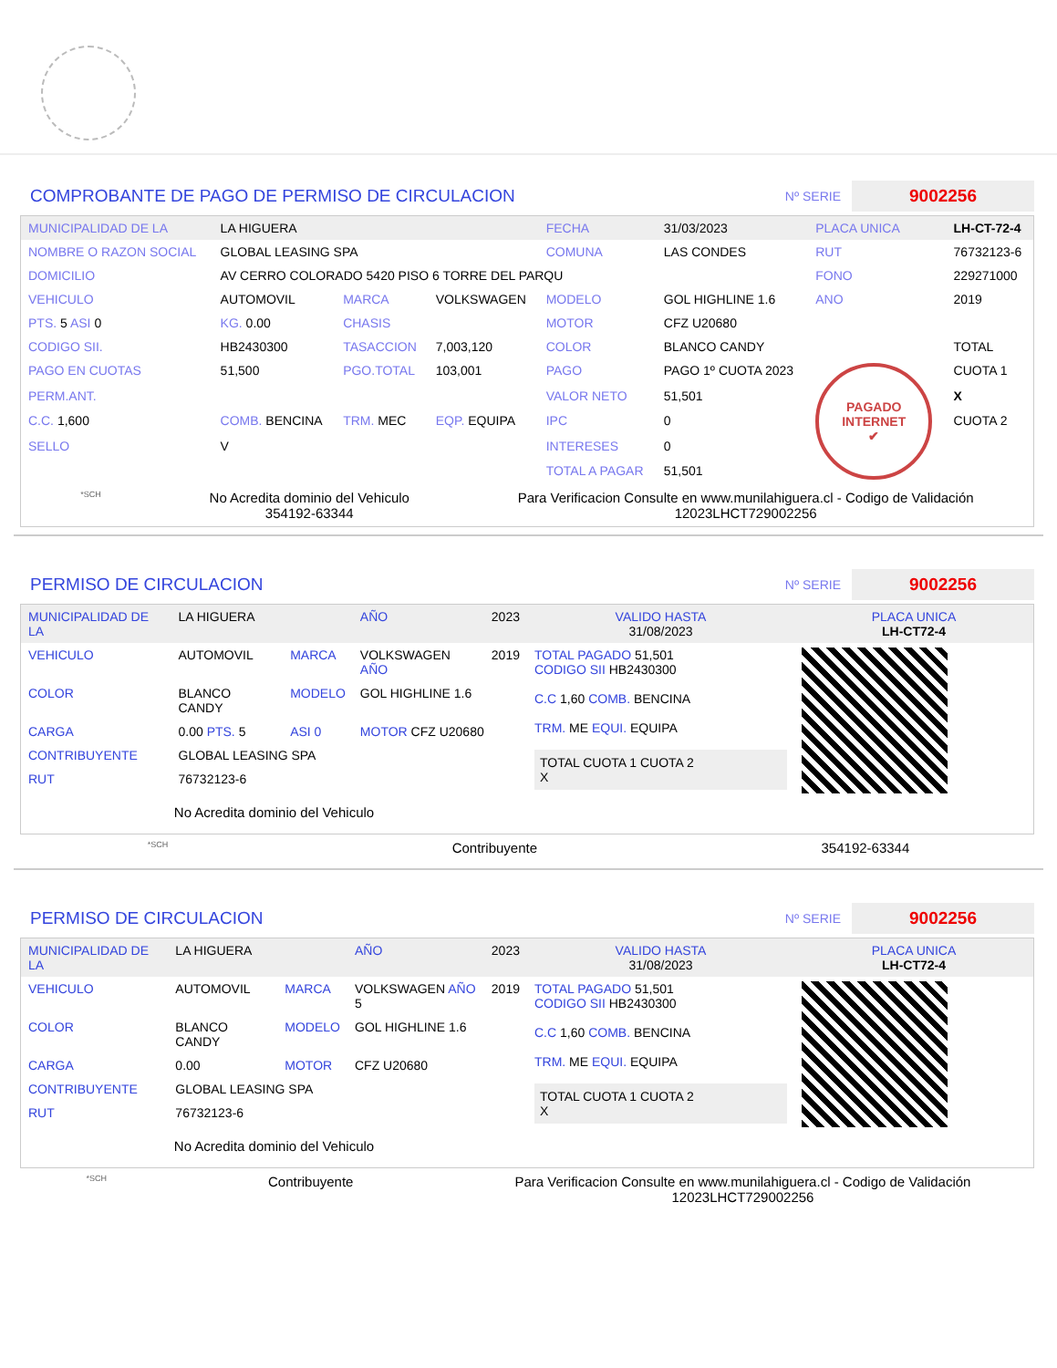COMPROBANTE DE PAGO DE PERMISO DE CIRCULACION
Nº SERIE 9002256
| MUNICIPALIDAD DE LA | LA HIGUERA | | | FECHA | 31/03/2023 | PLACA UNICA | LH-CT-72-4 |
| NOMBRE O RAZON SOCIAL | GLOBAL LEASING SPA | | | COMUNA | LAS CONDES | RUT | 76732123-6 |
| DOMICILIO | AV CERRO COLORADO 5420 PISO 6 TORRE DEL PARQU | | | | | FONO | 229271000 |
| VEHICULO | AUTOMOVIL | MARCA | VOLKSWAGEN | MODELO | GOL HIGHLINE 1.6 | ANO | 2019 |
| PTS. 5 ASI 0 | KG. 0.00 | CHASIS | | MOTOR | CFZ U20680 | | |
| CODIGO SII. | HB2430300 | TASACCION | 7,003,120 | COLOR | BLANCO CANDY | | TOTAL |
| PAGO EN CUOTAS | 51,500 | PGO.TOTAL | 103,001 | PAGO | PAGO 1º CUOTA 2023 | PAGADO INTERNET ✔ | CUOTA 1 |
| PERM.ANT. | | | | VALOR NETO | 51,501 | | X |
| C.C. 1,600 | COMB. BENCINA | TRM. MEC | EQP. EQUIPA | IPC | 0 | | CUOTA 2 |
| SELLO | V | | | INTERESES | 0 | | |
| | | | | TOTAL A PAGAR | 51,501 | | |
*SCH
No Acredita dominio del Vehiculo
354192-63344
Para Verificacion Consulte en www.munilahiguera.cl - Codigo de Validación
12023LHCT729002256
PERMISO DE CIRCULACION
Nº SERIE 9002256
| MUNICIPALIDAD DE LA | LA HIGUERA | | AÑO | 2023 |
| VEHICULO | AUTOMOVIL | MARCA | VOLKSWAGEN AÑO | 2019 |
| COLOR | BLANCO CANDY | MODELO | GOL HIGHLINE 1.6 | |
| CARGA | 0.00 PTS. 5 | ASI 0 | MOTOR CFZ U20680 | |
| CONTRIBUYENTE | GLOBAL LEASING SPA | | | |
| RUT | 76732123-6 | | | |
No Acredita dominio del Vehiculo
| VALIDO HASTA 31/08/2023 | PLACA UNICA LH-CT72-4 |
| TOTAL PAGADO 51,501 CODIGO SII HB2430300 C.C 1,60 COMB. BENCINA TRM. ME EQUI. EQUIPA TOTAL CUOTA 1 CUOTA 2 X | |
*SCH
Contribuyente 354192-63344
PERMISO DE CIRCULACION
Nº SERIE 9002256
| MUNICIPALIDAD DE LA | LA HIGUERA | | AÑO | 2023 |
| VEHICULO | AUTOMOVIL | MARCA | VOLKSWAGEN AÑO 5 | 2019 |
| COLOR | BLANCO CANDY | MODELO | GOL HIGHLINE 1.6 | |
| CARGA | 0.00 | MOTOR | CFZ U20680 | |
| CONTRIBUYENTE | GLOBAL LEASING SPA | | | |
| RUT | 76732123-6 | | | |
No Acredita dominio del Vehiculo
| VALIDO HASTA 31/08/2023 | PLACA UNICA LH-CT72-4 |
| TOTAL PAGADO 51,501 CODIGO SII HB2430300 C.C 1,60 COMB. BENCINA TRM. ME EQUI. EQUIPA TOTAL CUOTA 1 CUOTA 2 X | |
*SCH
Contribuyente Para Verificacion Consulte en www.munilahiguera.cl - Codigo de Validación
12023LHCT729002256